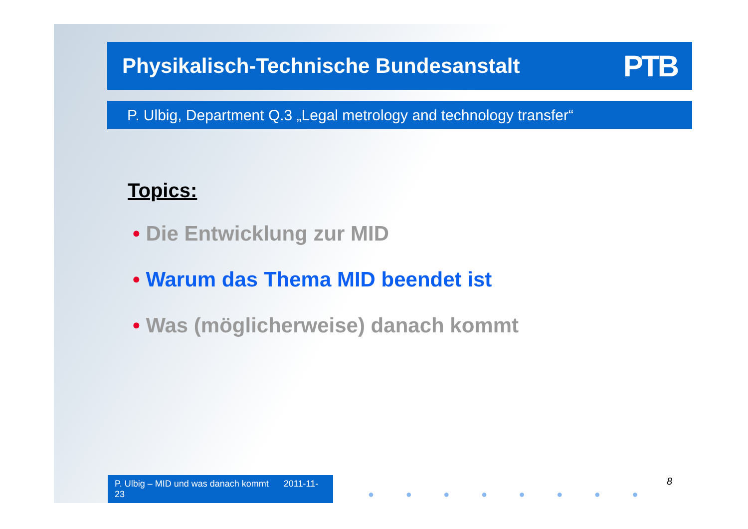Physikalisch-Technische Bundesanstalt PTB
P. Ulbig, Department Q.3 „Legal metrology and technology transfer“
Topics:
• Die Entwicklung zur MID
• Warum das Thema MID beendet ist
• Was (möglicherweise) danach kommt
8
P. Ulbig – MID und was danach kommt 2011-11-23
● ● ● ● ● ● ● ●